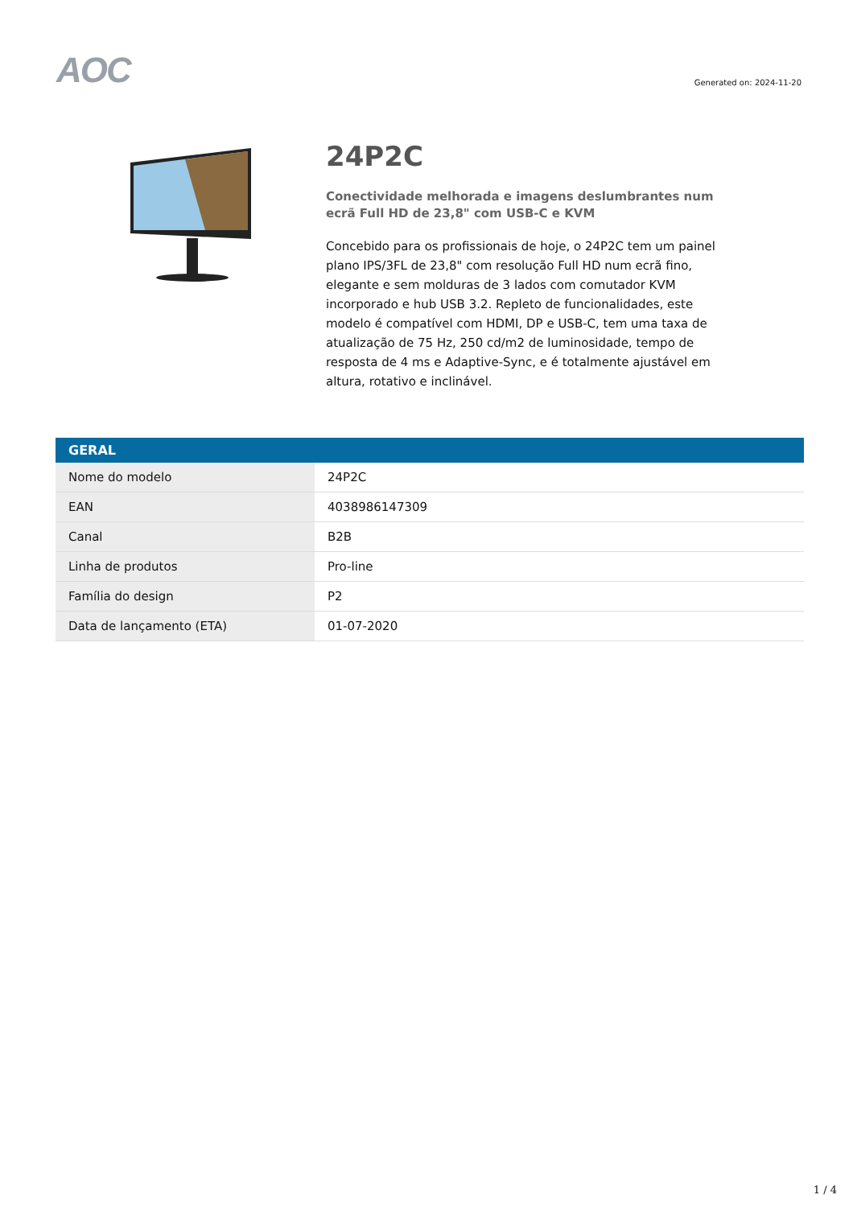AOC
Generated on: 2024-11-20
24P2C
Conectividade melhorada e imagens deslumbrantes num ecrã Full HD de 23,8" com USB-C e KVM
Concebido para os profissionais de hoje, o 24P2C tem um painel plano IPS/3FL de 23,8" com resolução Full HD num ecrã fino, elegante e sem molduras de 3 lados com comutador KVM incorporado e hub USB 3.2. Repleto de funcionalidades, este modelo é compatível com HDMI, DP e USB-C, tem uma taxa de atualização de 75 Hz, 250 cd/m2 de luminosidade, tempo de resposta de 4 ms e Adaptive-Sync, e é totalmente ajustável em altura, rotativo e inclinável.
| GERAL | |
| --- | --- |
| Nome do modelo | 24P2C |
| EAN | 4038986147309 |
| Canal | B2B |
| Linha de produtos | Pro-line |
| Família do design | P2 |
| Data de lançamento (ETA) | 01-07-2020 |
1 / 4